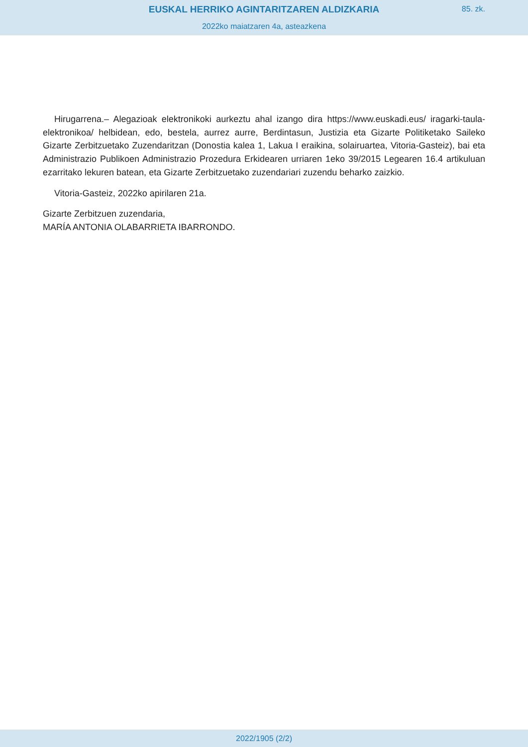EUSKAL HERRIKO AGINTARITZAREN ALDIZKARIA
85. zk.
2022ko maiatzaren 4a, asteazkena
Hirugarrena.– Alegazioak elektronikoki aurkeztu ahal izango dira https://www.euskadi.eus/ iragarki-taula-elektronikoa/ helbidean, edo, bestela, aurrez aurre, Berdintasun, Justizia eta Gizarte Politiketako Saileko Gizarte Zerbitzuetako Zuzendaritzan (Donostia kalea 1, Lakua I eraikina, solairuartea, Vitoria-Gasteiz), bai eta Administrazio Publikoen Administrazio Prozedura Erkidearen urriaren 1eko 39/2015 Legearen 16.4 artikuluan ezarritako lekuren batean, eta Gizarte Zerbitzuetako zuzendariari zuzendu beharko zaizkio.
Vitoria-Gasteiz, 2022ko apirilaren 21a.
Gizarte Zerbitzuen zuzendaria,
MARÍA ANTONIA OLABARRIETA IBARRONDO.
2022/1905 (2/2)